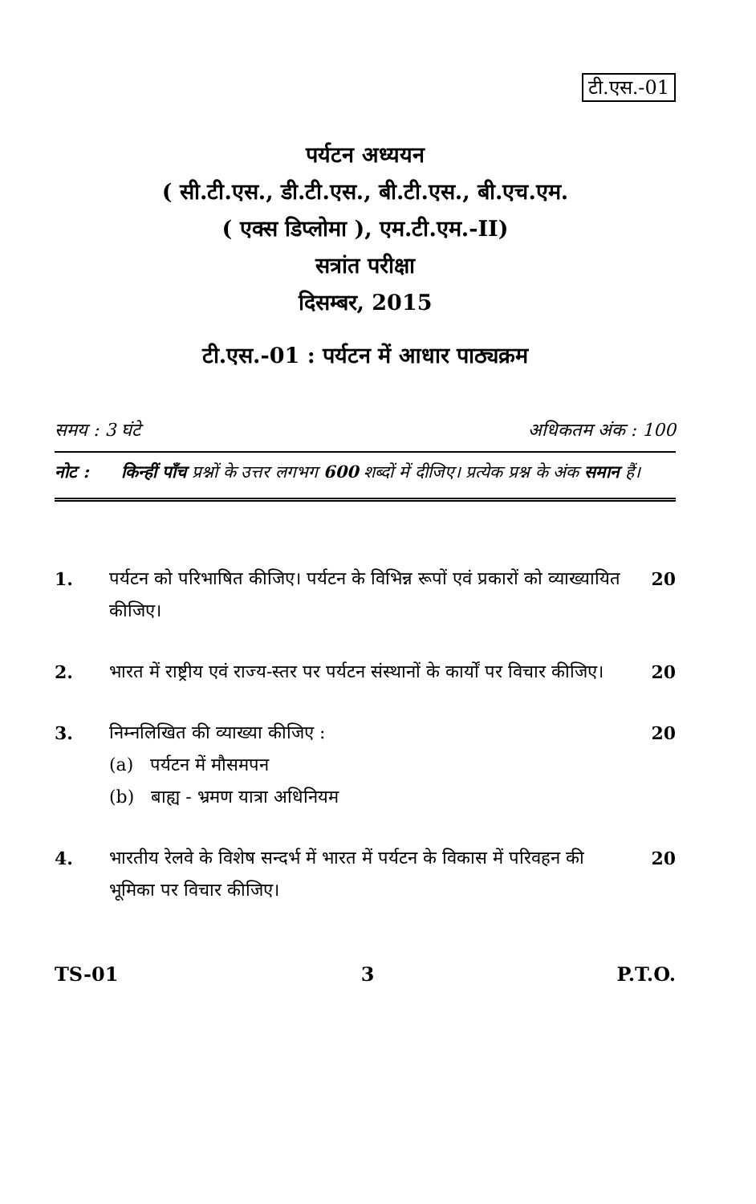टी.एस.-01
पर्यटन अध्ययन
( सी.टी.एस., डी.टी.एस., बी.टी.एस., बी.एच.एम.
( एक्स डिप्लोमा ), एम.टी.एम.-II)
सत्रांत परीक्षा
दिसम्बर, 2015
टी.एस.-01 : पर्यटन में आधार पाठ्यक्रम
समय : 3 घंटे अधिकतम अंक : 100
नोट : किन्हीं पाँच प्रश्नों के उत्तर लगभग 600 शब्दों में दीजिए। प्रत्येक प्रश्न के अंक समान हैं।
1. पर्यटन को परिभाषित कीजिए। पर्यटन के विभिन्न रूपों एवं प्रकारों को व्याख्यायित कीजिए।
20
2. भारत में राष्ट्रीय एवं राज्य-स्तर पर पर्यटन संस्थानों के कार्यों पर विचार कीजिए।
20
3. निम्नलिखित की व्याख्या कीजिए :
(a) पर्यटन में मौसमपन
(b) बाह्य - भ्रमण यात्रा अधिनियम
20
4. भारतीय रेलवे के विशेष सन्दर्भ में भारत में पर्यटन के विकास में परिवहन की भूमिका पर विचार कीजिए।
20
TS-01 3 P.T.O.